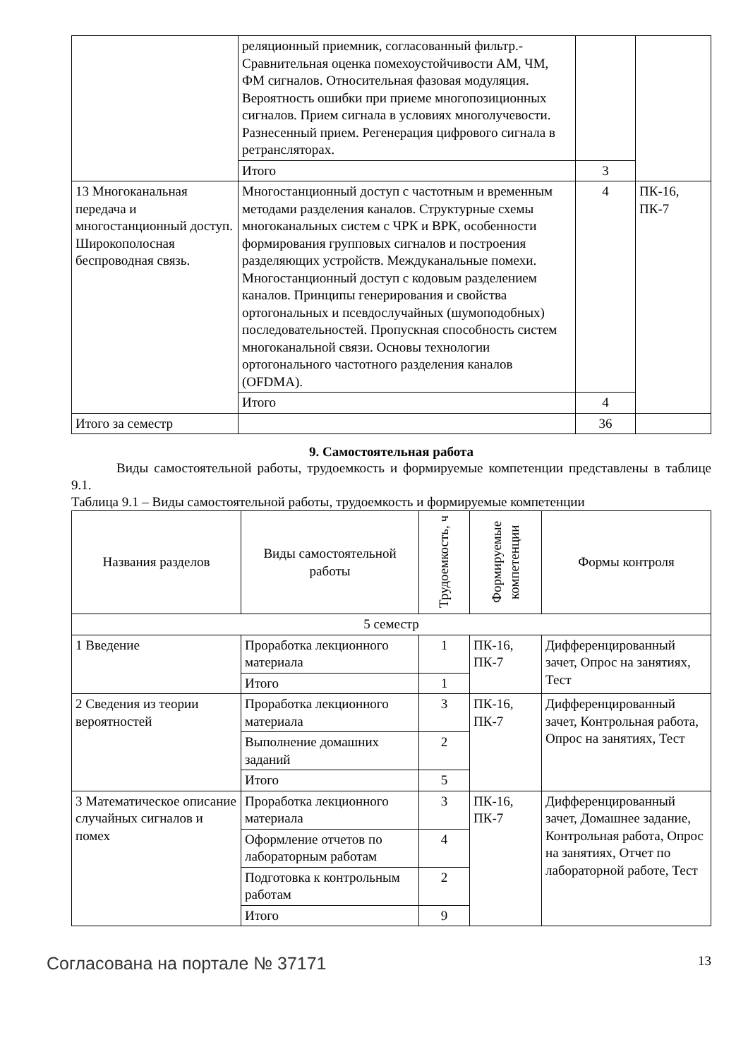| | реляционный приемник, согласованный фильтр.- Сравнительная оценка помехоустойчивости АМ, ЧМ, ФМ сигналов. Относительная фазовая модуляция. Вероятность ошибки при приеме многопозиционных сигналов. Прием сигнала в условиях многолучевости. Разнесенный прием. Регенерация цифрового сигнала в ретрансляторах. | | |
| | Итого | 3 | |
| 13 Многоканальная передача и многостанционный доступ. Широкополосная беспроводная связь. | Многостанционный доступ с частотным и временным методами разделения каналов. Структурные схемы многоканальных систем с ЧРК и ВРК, особенности формирования групповых сигналов и построения разделяющих устройств. Междуканальные помехи. Многостанционный доступ с кодовым разделением каналов. Принципы генерирования и свойства ортогональных и псевдослучайных (шумоподобных) последовательностей. Пропускная способность систем многоканальной связи. Основы технологии ортогонального частотного разделения каналов (OFDMA). | 4 | ПК-16, ПК-7 |
| | Итого | 4 | |
| Итого за семестр | | 36 | |
9. Самостоятельная работа
Виды самостоятельной работы, трудоемкость и формируемые компетенции представлены в таблице 9.1.
Таблица 9.1 – Виды самостоятельной работы, трудоемкость и формируемые компетенции
| Названия разделов | Виды самостоятельной работы | Трудоемкость, ч | Формируемые компетенции | Формы контроля |
| --- | --- | --- | --- | --- |
| 5 семестр | | | | |
| 1 Введение | Проработка лекционного материала | 1 | ПК-16, ПК-7 | Дифференцированный зачет, Опрос на занятиях, Тест |
| | Итого | 1 | | |
| 2 Сведения из теории вероятностей | Проработка лекционного материала | 3 | ПК-16, ПК-7 | Дифференцированный зачет, Контрольная работа, Опрос на занятиях, Тест |
| | Выполнение домашних заданий | 2 | | |
| | Итого | 5 | | |
| 3 Математическое описание случайных сигналов и помех | Проработка лекционного материала | 3 | ПК-16, ПК-7 | Дифференцированный зачет, Домашнее задание, Контрольная работа, Опрос на занятиях, Отчет по лабораторной работе, Тест |
| | Оформление отчетов по лабораторным работам | 4 | | |
| | Подготовка к контрольным работам | 2 | | |
| | Итого | 9 | | |
Согласована на портале № 37171 13